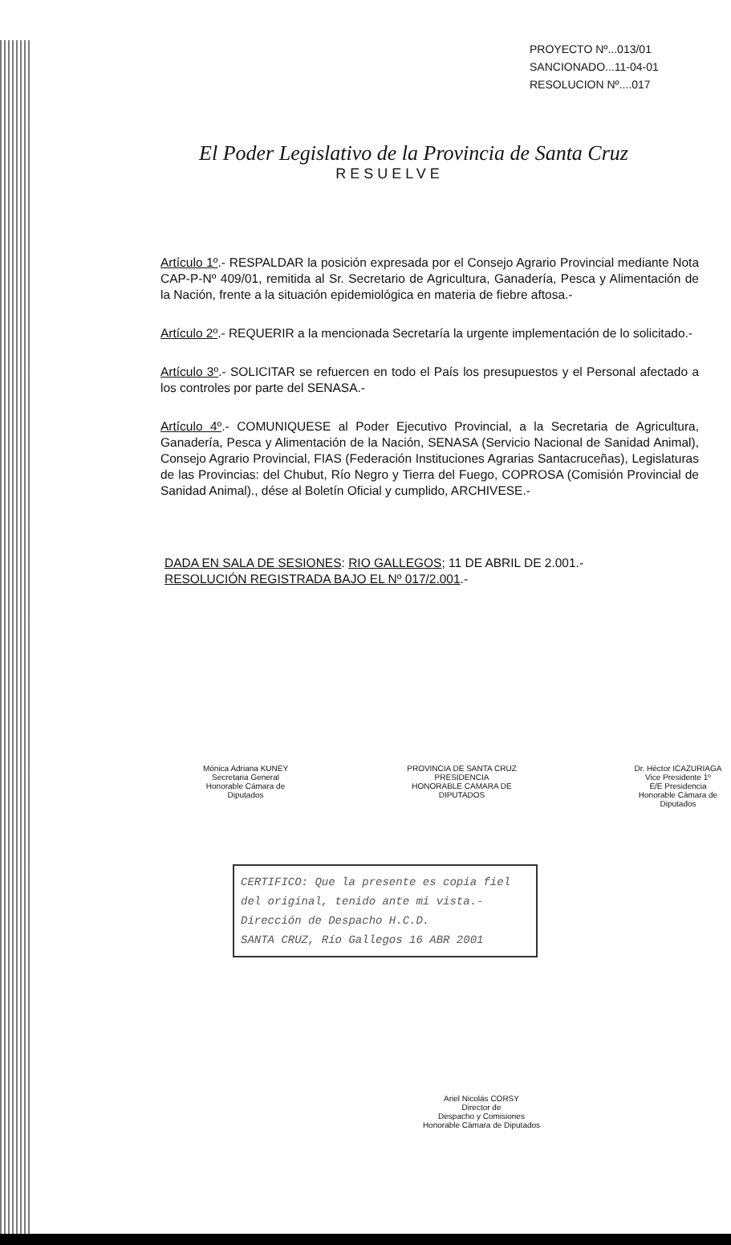PROYECTO Nº...013/01
SANCIONADO...11-04-01
RESOLUCION Nº....017
El Poder Legislativo de la Provincia de Santa Cruz
RESUELVE
Artículo 1º.- RESPALDAR la posición expresada por el Consejo Agrario Provincial mediante Nota CAP-P-Nº 409/01, remitida al Sr. Secretario de Agricultura, Ganadería, Pesca y Alimentación de la Nación, frente a la situación epidemiológica en materia de fiebre aftosa.-
Artículo 2º.- REQUERIR a la mencionada Secretaría la urgente implementación de lo solicitado.-
Artículo 3º.- SOLICITAR se refuercen en todo el País los presupuestos y el Personal afectado a los controles por parte del SENASA.-
Artículo 4º.- COMUNIQUESE al Poder Ejecutivo Provincial, a la Secretaria de Agricultura, Ganadería, Pesca y Alimentación de la Nación, SENASA (Servicio Nacional de Sanidad Animal), Consejo Agrario Provincial, FIAS (Federación Instituciones Agrarias Santacruceñas), Legislaturas de las Provincias: del Chubut, Río Negro y Tierra del Fuego, COPROSA (Comisión Provincial de Sanidad Animal)., dése al Boletín Oficial y cumplido, ARCHIVESE.-
DADA EN SALA DE SESIONES: RIO GALLEGOS; 11 DE ABRIL DE 2.001.-
RESOLUCIÓN REGISTRADA BAJO EL Nº 017/2.001.-
Mónica Adriana KUNEY
Secretaria General
Honorable Cámara de Diputados
PROVINCIA DE SANTA CRUZ
PRESIDENCIA
HONORABLE CAMARA DE DIPUTADOS
Dr. Héctor ICAZURIAGA
Vice Presidente 1º
E/E Presidencia
Honorable Cámara de Diputados
CERTIFICO: Que la presente es copia fiel del original, tenido ante mi vista.- Dirección de Despacho H.C.D.
SANTA CRUZ, Río Gallegos 16 ABR 2001
Ariel Nicolás CORSY
Director de
Despacho y Comisiones
Honorable Cámara de Diputados